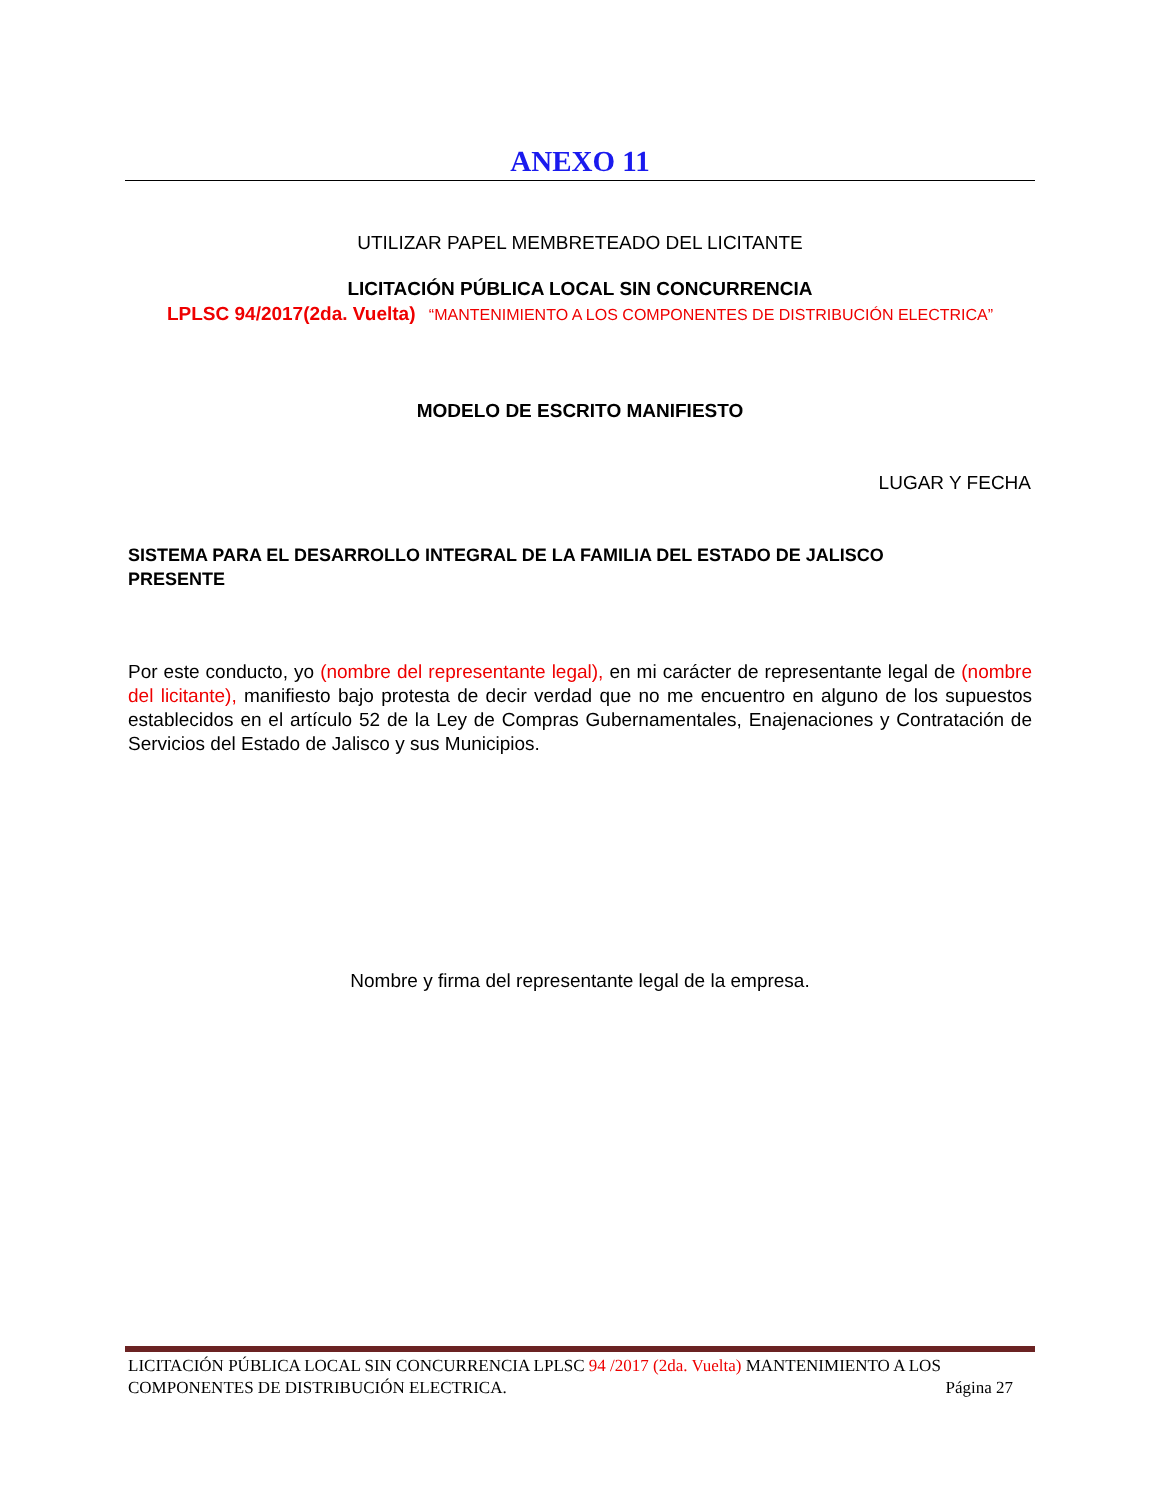ANEXO 11
UTILIZAR PAPEL MEMBRETEADO DEL LICITANTE
LICITACIÓN PÚBLICA LOCAL SIN CONCURRENCIA
LPLSC 94/2017(2da. Vuelta) “MANTENIMIENTO A LOS COMPONENTES DE DISTRIBUCIÓN ELECTRICA”
MODELO DE ESCRITO MANIFIESTO
LUGAR Y FECHA
SISTEMA PARA EL DESARROLLO INTEGRAL DE LA FAMILIA DEL ESTADO DE JALISCO
PRESENTE
Por este conducto, yo (nombre del representante legal), en mi carácter de representante legal de (nombre del licitante), manifiesto bajo protesta de decir verdad que no me encuentro en alguno de los supuestos establecidos en el artículo 52 de la Ley de Compras Gubernamentales, Enajenaciones y Contratación de Servicios del Estado de Jalisco y sus Municipios.
Nombre y firma del representante legal de la empresa.
LICITACIÓN PÚBLICA LOCAL SIN CONCURRENCIA LPLSC 94 /2017 (2da. Vuelta) MANTENIMIENTO A LOS COMPONENTES DE DISTRIBUCIÓN ELECTRICA. Página 27